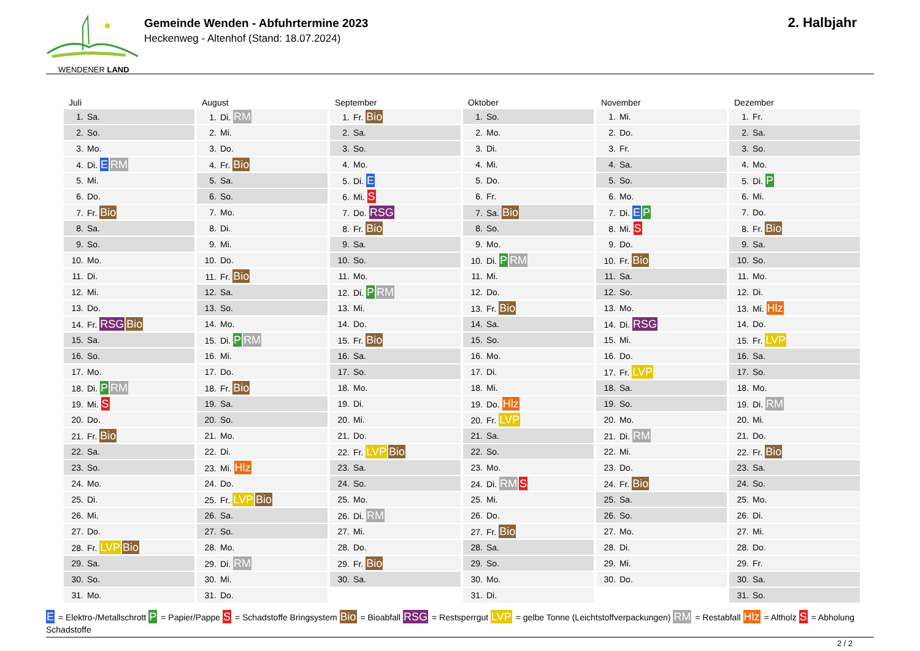WENDENER LAND
Gemeinde Wenden - Abfuhrtermine 2023
Heckenweg - Altenhof (Stand: 18.07.2024)
2. Halbjahr
| Juli | August | September | Oktober | November | Dezember |
| --- | --- | --- | --- | --- | --- |
| 1. Sa. | 1. Di. RM | 1. Fr. Bio | 1. So. | 1. Mi. | 1. Fr. |
| 2. So. | 2. Mi. | 2. Sa. | 2. Mo. | 2. Do. | 2. Sa. |
| 3. Mo. | 3. Do. | 3. So. | 3. Di. | 3. Fr. | 3. So. |
| 4. Di. E RM | 4. Fr. Bio | 4. Mo. | 4. Mi. | 4. Sa. | 4. Mo. |
| 5. Mi. | 5. Sa. | 5. Di. E | 5. Do. | 5. So. | 5. Di. P |
| 6. Do. | 6. So. | 6. Mi. S | 6. Fr. | 6. Mo. | 6. Mi. |
| 7. Fr. Bio | 7. Mo. | 7. Do. RSG | 7. Sa. Bio | 7. Di. E P | 7. Do. |
| 8. Sa. | 8. Di. | 8. Fr. Bio | 8. So. | 8. Mi. S | 8. Fr. Bio |
| 9. So. | 9. Mi. | 9. Sa. | 9. Mo. | 9. Do. | 9. Sa. |
| 10. Mo. | 10. Do. | 10. So. | 10. Di. P RM | 10. Fr. Bio | 10. So. |
| 11. Di. | 11. Fr. Bio | 11. Mo. | 11. Mi. | 11. Sa. | 11. Mo. |
| 12. Mi. | 12. Sa. | 12. Di. P RM | 12. Do. | 12. So. | 12. Di. |
| 13. Do. | 13. So. | 13. Mi. | 13. Fr. Bio | 13. Mo. | 13. Mi. Hlz |
| 14. Fr. RSG Bio | 14. Mo. | 14. Do. | 14. Sa. | 14. Di. RSG | 14. Do. |
| 15. Sa. | 15. Di. P RM | 15. Fr. Bio | 15. So. | 15. Mi. | 15. Fr. LVP |
| 16. So. | 16. Mi. | 16. Sa. | 16. Mo. | 16. Do. | 16. Sa. |
| 17. Mo. | 17. Do. | 17. So. | 17. Di. | 17. Fr. LVP | 17. So. |
| 18. Di. P RM | 18. Fr. Bio | 18. Mo. | 18. Mi. | 18. Sa. | 18. Mo. |
| 19. Mi. S | 19. Sa. | 19. Di. | 19. Do. Hlz | 19. So. | 19. Di. RM |
| 20. Do. | 20. So. | 20. Mi. | 20. Fr. LVP | 20. Mo. | 20. Mi. |
| 21. Fr. Bio | 21. Mo. | 21. Do. | 21. Sa. | 21. Di. RM | 21. Do. |
| 22. Sa. | 22. Di. | 22. Fr. LVP Bio | 22. So. | 22. Mi. | 22. Fr. Bio |
| 23. So. | 23. Mi. Hlz | 23. Sa. | 23. Mo. | 23. Do. | 23. Sa. |
| 24. Mo. | 24. Do. | 24. So. | 24. Di. RM S | 24. Fr. Bio | 24. So. |
| 25. Di. | 25. Fr. LVP Bio | 25. Mo. | 25. Mi. | 25. Sa. | 25. Mo. |
| 26. Mi. | 26. Sa. | 26. Di. RM | 26. Do. | 26. So. | 26. Di. |
| 27. Do. | 27. So. | 27. Mi. | 27. Fr. Bio | 27. Mo. | 27. Mi. |
| 28. Fr. LVP Bio | 28. Mo. | 28. Do. | 28. Sa. | 28. Di. | 28. Do. |
| 29. Sa. | 29. Di. RM | 29. Fr. Bio | 29. So. | 29. Mi. | 29. Fr. |
| 30. So. | 30. Mi. | 30. Sa. | 30. Mo. | 30. Do. | 30. Sa. |
| 31. Mo. | 31. Do. | | 31. Di. | | 31. So. |
E = Elektro-/Metallschrott P = Papier/Pappe S = Schadstoffe Bringsystem Bio = Bioabfall RSG = Restsperrgut LVP = gelbe Tonne (Leichtstoffverpackungen) RM = Restabfall Hlz = Altholz S = Abholung Schadstoffe
2 / 2